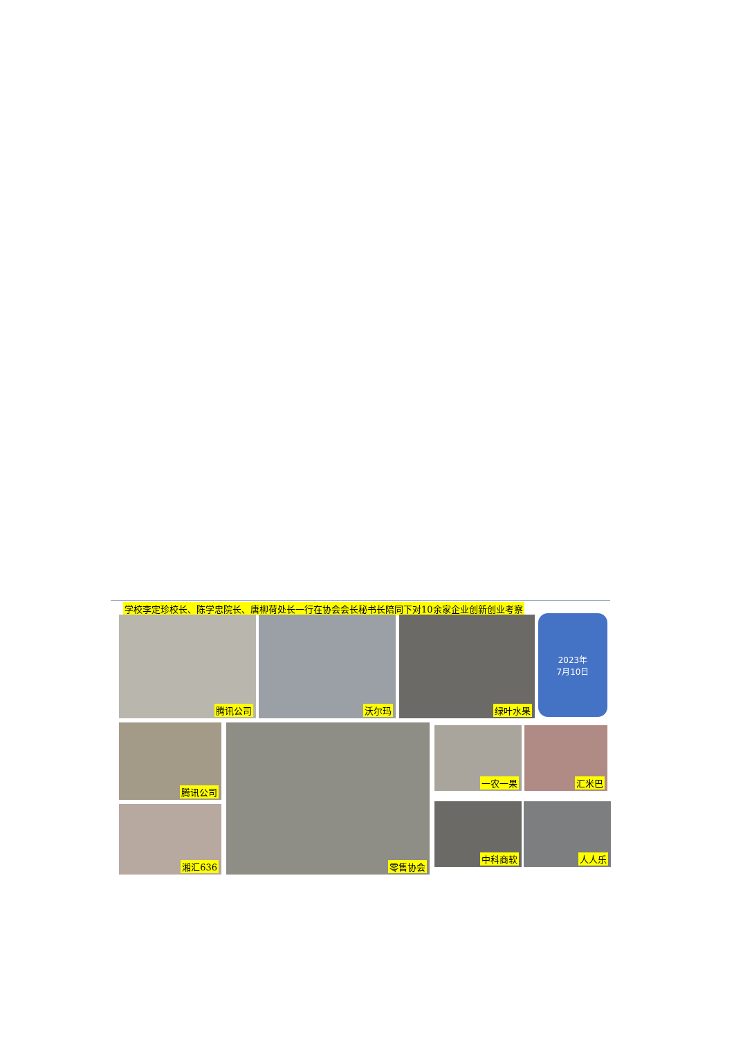学校李定珍校长、陈学忠院长、唐柳荷处长一行在协会会长秘书长陪同下对10余家企业创新创业考察
腾讯公司 沃尔玛 绿叶水果
2023年
7月10日
腾讯公司 零售协会 一农一果 汇米巴
湘汇636 中科商软 人人乐